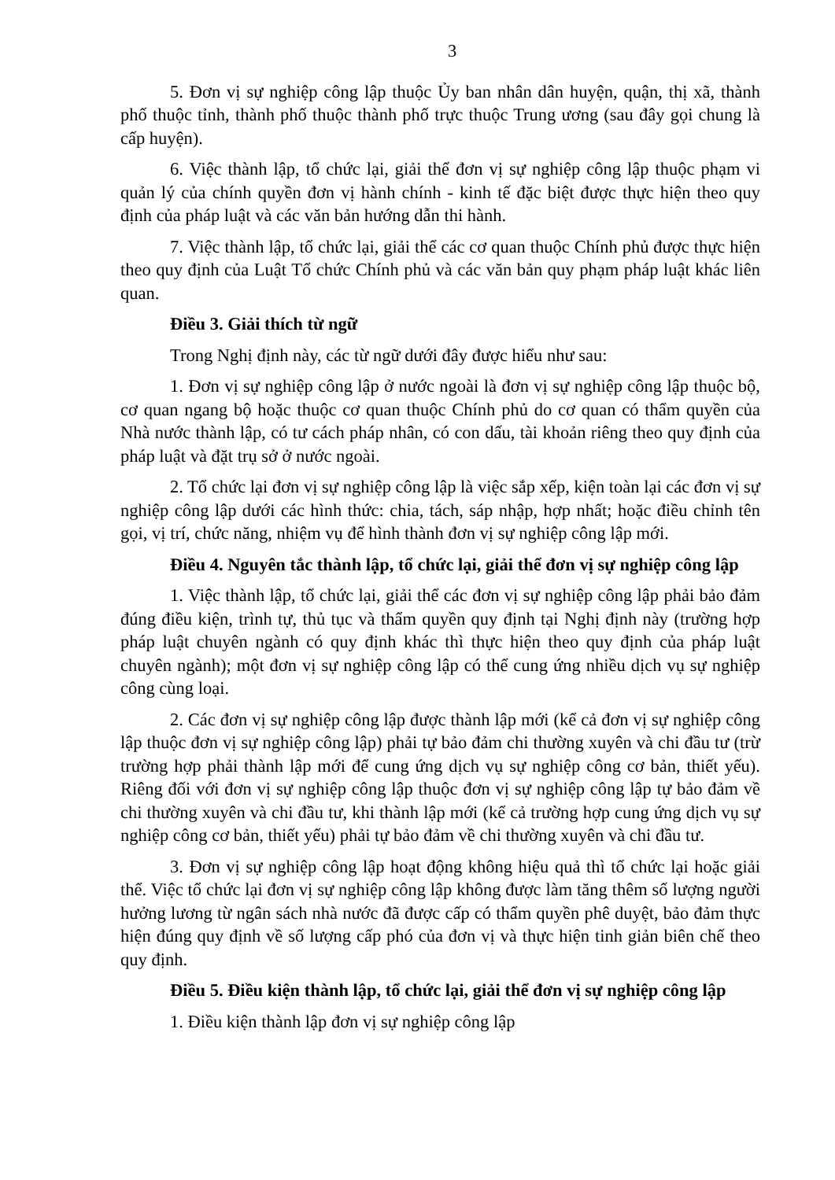3
5. Đơn vị sự nghiệp công lập thuộc Ủy ban nhân dân huyện, quận, thị xã, thành phố thuộc tỉnh, thành phố thuộc thành phố trực thuộc Trung ương (sau đây gọi chung là cấp huyện).
6. Việc thành lập, tổ chức lại, giải thể đơn vị sự nghiệp công lập thuộc phạm vi quản lý của chính quyền đơn vị hành chính - kinh tế đặc biệt được thực hiện theo quy định của pháp luật và các văn bản hướng dẫn thi hành.
7. Việc thành lập, tổ chức lại, giải thể các cơ quan thuộc Chính phủ được thực hiện theo quy định của Luật Tổ chức Chính phủ và các văn bản quy phạm pháp luật khác liên quan.
Điều 3. Giải thích từ ngữ
Trong Nghị định này, các từ ngữ dưới đây được hiểu như sau:
1. Đơn vị sự nghiệp công lập ở nước ngoài là đơn vị sự nghiệp công lập thuộc bộ, cơ quan ngang bộ hoặc thuộc cơ quan thuộc Chính phủ do cơ quan có thẩm quyền của Nhà nước thành lập, có tư cách pháp nhân, có con dấu, tài khoản riêng theo quy định của pháp luật và đặt trụ sở ở nước ngoài.
2. Tổ chức lại đơn vị sự nghiệp công lập là việc sắp xếp, kiện toàn lại các đơn vị sự nghiệp công lập dưới các hình thức: chia, tách, sáp nhập, hợp nhất; hoặc điều chỉnh tên gọi, vị trí, chức năng, nhiệm vụ để hình thành đơn vị sự nghiệp công lập mới.
Điều 4. Nguyên tắc thành lập, tổ chức lại, giải thể đơn vị sự nghiệp công lập
1. Việc thành lập, tổ chức lại, giải thể các đơn vị sự nghiệp công lập phải bảo đảm đúng điều kiện, trình tự, thủ tục và thẩm quyền quy định tại Nghị định này (trường hợp pháp luật chuyên ngành có quy định khác thì thực hiện theo quy định của pháp luật chuyên ngành); một đơn vị sự nghiệp công lập có thể cung ứng nhiều dịch vụ sự nghiệp công cùng loại.
2. Các đơn vị sự nghiệp công lập được thành lập mới (kể cả đơn vị sự nghiệp công lập thuộc đơn vị sự nghiệp công lập) phải tự bảo đảm chi thường xuyên và chi đầu tư (trừ trường hợp phải thành lập mới để cung ứng dịch vụ sự nghiệp công cơ bản, thiết yếu). Riêng đối với đơn vị sự nghiệp công lập thuộc đơn vị sự nghiệp công lập tự bảo đảm về chi thường xuyên và chi đầu tư, khi thành lập mới (kể cả trường hợp cung ứng dịch vụ sự nghiệp công cơ bản, thiết yếu) phải tự bảo đảm về chi thường xuyên và chi đầu tư.
3. Đơn vị sự nghiệp công lập hoạt động không hiệu quả thì tổ chức lại hoặc giải thể. Việc tổ chức lại đơn vị sự nghiệp công lập không được làm tăng thêm số lượng người hưởng lương từ ngân sách nhà nước đã được cấp có thẩm quyền phê duyệt, bảo đảm thực hiện đúng quy định về số lượng cấp phó của đơn vị và thực hiện tinh giản biên chế theo quy định.
Điều 5. Điều kiện thành lập, tổ chức lại, giải thể đơn vị sự nghiệp công lập
1. Điều kiện thành lập đơn vị sự nghiệp công lập